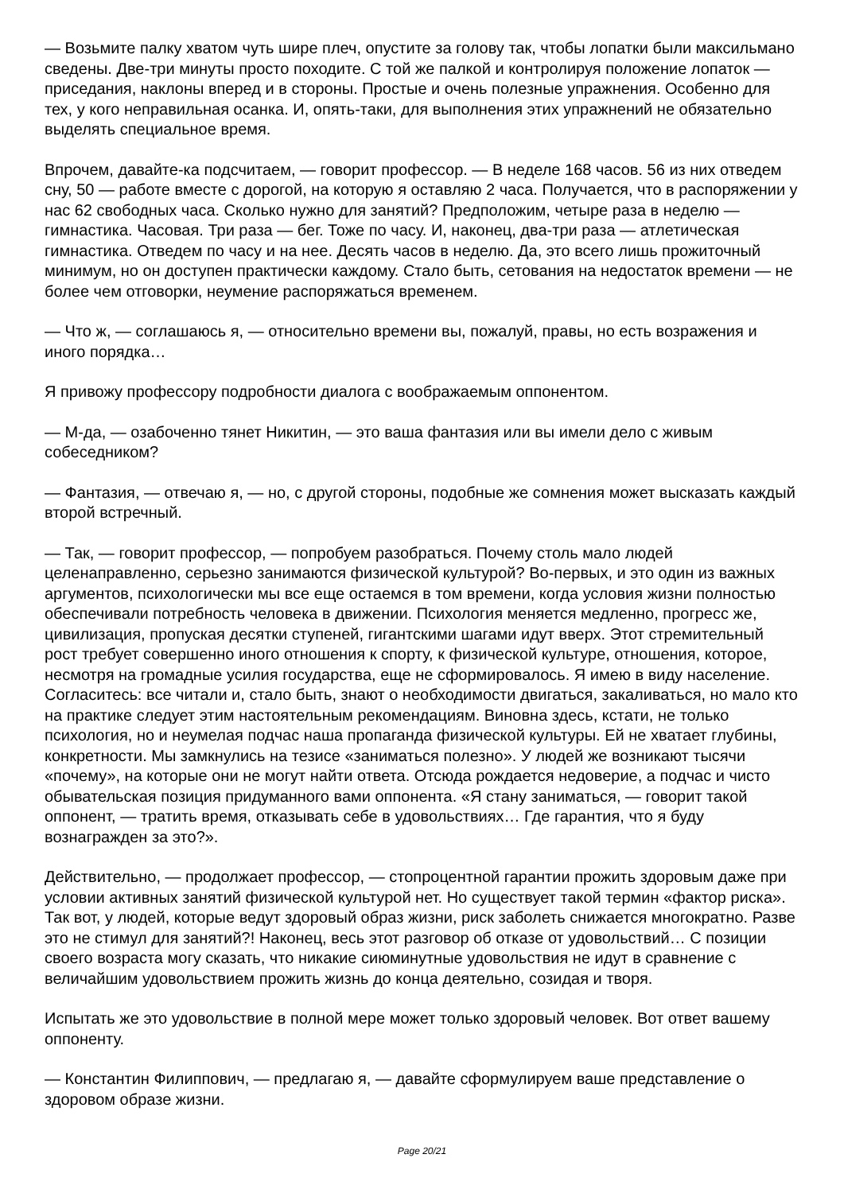— Возьмите палку хватом чуть шире плеч, опустите за голову так, чтобы лопатки были максильмано сведены. Две-три минуты просто походите. С той же палкой и контролируя положение лопаток — приседания, наклоны вперед и в стороны. Простые и очень полезные упражнения. Особенно для тех, у кого неправильная осанка. И, опять-таки, для выполнения этих упражнений не обязательно выделять специальное время.
Впрочем, давайте-ка подсчитаем, — говорит профессор. — В неделе 168 часов. 56 из них отведем сну, 50 — работе вместе с дорогой, на которую я оставляю 2 часа. Получается, что в распоряжении у нас 62 свободных часа. Сколько нужно для занятий? Предположим, четыре раза в неделю — гимнастика. Часовая. Три раза — бег. Тоже по часу. И, наконец, два-три раза — атлетическая гимнастика. Отведем по часу и на нее. Десять часов в неделю. Да, это всего лишь прожиточный минимум, но он доступен практически каждому. Стало быть, сетования на недостаток времени — не более чем отговорки, неумение распоряжаться временем.
— Что ж, — соглашаюсь я, — относительно времени вы, пожалуй, правы, но есть возражения и иного порядка…
Я привожу профессору подробности диалога с воображаемым оппонентом.
— М-да, — озабоченно тянет Никитин, — это ваша фантазия или вы имели дело с живым собеседником?
— Фантазия, — отвечаю я, — но, с другой стороны, подобные же сомнения может высказать каждый второй встречный.
— Так, — говорит профессор, — попробуем разобраться. Почему столь мало людей целенаправленно, серьезно занимаются физической культурой? Во-первых, и это один из важных аргументов, психологически мы все еще остаемся в том времени, когда условия жизни полностью обеспечивали потребность человека в движении. Психология меняется медленно, прогресс же, цивилизация, пропуская десятки ступеней, гигантскими шагами идут вверх. Этот стремительный рост требует совершенно иного отношения к спорту, к физической культуре, отношения, которое, несмотря на громадные усилия государства, еще не сформировалось. Я имею в виду население. Согласитесь: все читали и, стало быть, знают о необходимости двигаться, закаливаться, но мало кто на практике следует этим настоятельным рекомендациям. Виновна здесь, кстати, не только психология, но и неумелая подчас наша пропаганда физической культуры. Ей не хватает глубины, конкретности. Мы замкнулись на тезисе «заниматься полезно». У людей же возникают тысячи «почему», на которые они не могут найти ответа. Отсюда рождается недоверие, а подчас и чисто обывательская позиция придуманного вами оппонента. «Я стану заниматься, — говорит такой оппонент, — тратить время, отказывать себе в удовольствиях… Где гарантия, что я буду вознагражден за это?».
Действительно, — продолжает профессор, — стопроцентной гарантии прожить здоровым даже при условии активных занятий физической культурой нет. Но существует такой термин «фактор риска». Так вот, у людей, которые ведут здоровый образ жизни, риск заболеть снижается многократно. Разве это не стимул для занятий?! Наконец, весь этот разговор об отказе от удовольствий… С позиции своего возраста могу сказать, что никакие сиюминутные удовольствия не идут в сравнение с величайшим удовольствием прожить жизнь до конца деятельно, созидая и творя.
Испытать же это удовольствие в полной мере может только здоровый человек. Вот ответ вашему оппоненту.
— Константин Филиппович, — предлагаю я, — давайте сформулируем ваше представление о здоровом образе жизни.
Page 20/21